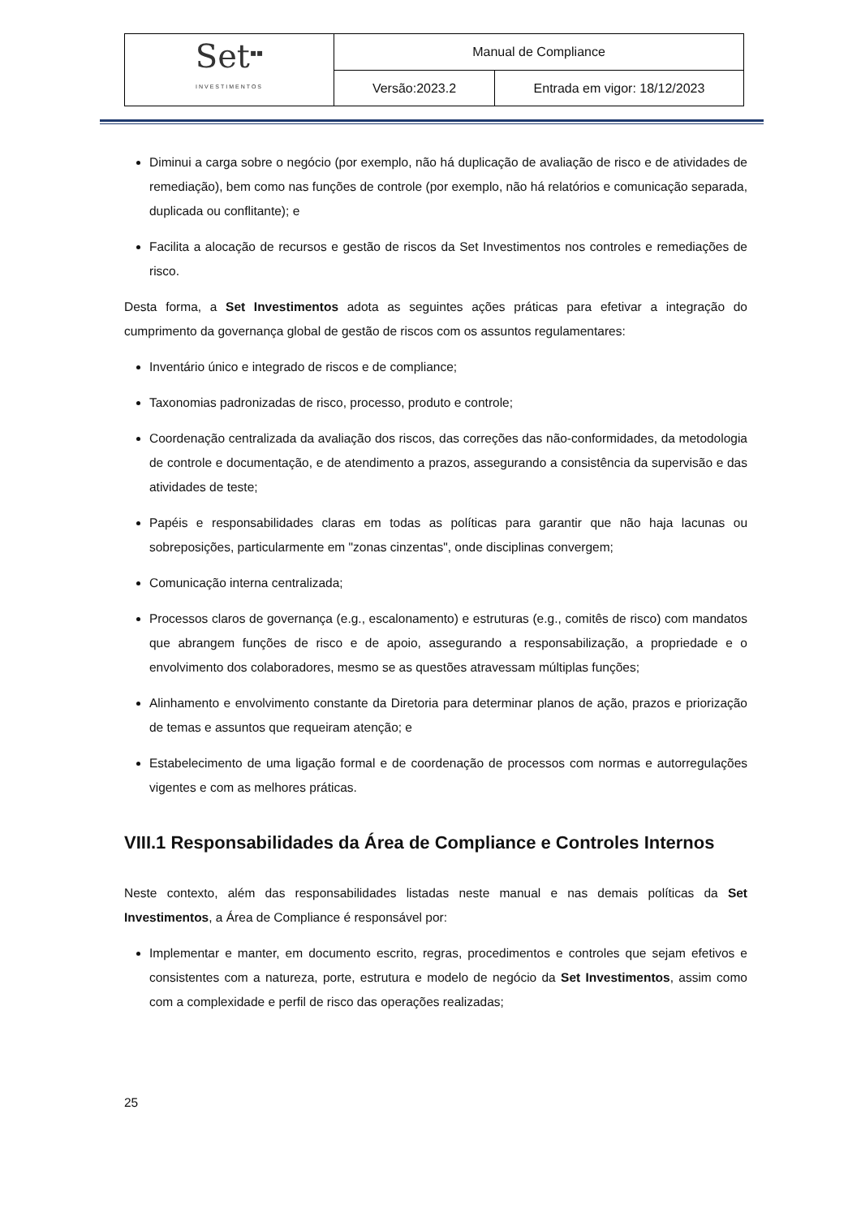| Set<sup>▪▪</sup> INVESTIMENTOS | Manual de Compliance | |
| | Versão:2023.2 | Entrada em vigor: 18/12/2023 |
Diminui a carga sobre o negócio (por exemplo, não há duplicação de avaliação de risco e de atividades de remediação), bem como nas funções de controle (por exemplo, não há relatórios e comunicação separada, duplicada ou conflitante); e
Facilita a alocação de recursos e gestão de riscos da Set Investimentos nos controles e remediações de risco.
Desta forma, a Set Investimentos adota as seguintes ações práticas para efetivar a integração do cumprimento da governança global de gestão de riscos com os assuntos regulamentares:
Inventário único e integrado de riscos e de compliance;
Taxonomias padronizadas de risco, processo, produto e controle;
Coordenação centralizada da avaliação dos riscos, das correções das não-conformidades, da metodologia de controle e documentação, e de atendimento a prazos, assegurando a consistência da supervisão e das atividades de teste;
Papéis e responsabilidades claras em todas as políticas para garantir que não haja lacunas ou sobreposições, particularmente em "zonas cinzentas", onde disciplinas convergem;
Comunicação interna centralizada;
Processos claros de governança (e.g., escalonamento) e estruturas (e.g., comitês de risco) com mandatos que abrangem funções de risco e de apoio, assegurando a responsabilização, a propriedade e o envolvimento dos colaboradores, mesmo se as questões atravessam múltiplas funções;
Alinhamento e envolvimento constante da Diretoria para determinar planos de ação, prazos e priorização de temas e assuntos que requeiram atenção; e
Estabelecimento de uma ligação formal e de coordenação de processos com normas e autorregulações vigentes e com as melhores práticas.
VIII.1 Responsabilidades da Área de Compliance e Controles Internos
Neste contexto, além das responsabilidades listadas neste manual e nas demais políticas da Set Investimentos, a Área de Compliance é responsável por:
Implementar e manter, em documento escrito, regras, procedimentos e controles que sejam efetivos e consistentes com a natureza, porte, estrutura e modelo de negócio da Set Investimentos, assim como com a complexidade e perfil de risco das operações realizadas;
25